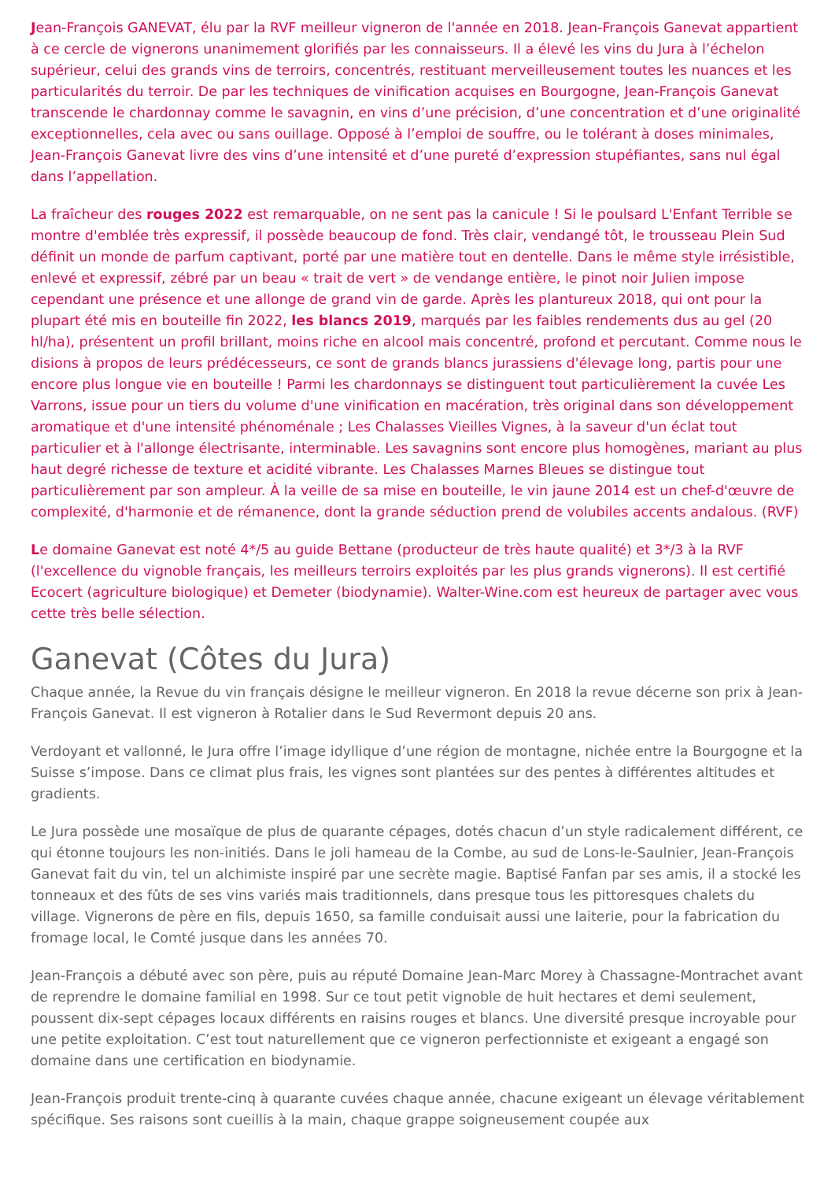Jean-François GANEVAT, élu par la RVF meilleur vigneron de l'année en 2018. Jean-François Ganevat appartient à ce cercle de vignerons unanimement glorifiés par les connaisseurs. Il a élevé les vins du Jura à l’échelon supérieur, celui des grands vins de terroirs, concentrés, restituant merveilleusement toutes les nuances et les particularités du terroir. De par les techniques de vinification acquises en Bourgogne, Jean-François Ganevat transcende le chardonnay comme le savagnin, en vins d’une précision, d’une concentration et d’une originalité exceptionnelles, cela avec ou sans ouillage. Opposé à l’emploi de souffre, ou le tolérant à doses minimales, Jean-François Ganevat livre des vins d’une intensité et d’une pureté d’expression stupéfiantes, sans nul égal dans l’appellation.
La fraîcheur des rouges 2022 est remarquable, on ne sent pas la canicule ! Si le poulsard L'Enfant Terrible se montre d'emblée très expressif, il possède beaucoup de fond. Très clair, vendangé tôt, le trousseau Plein Sud définit un monde de parfum captivant, porté par une matière tout en dentelle. Dans le même style irrésistible, enlevé et expressif, zébré par un beau « trait de vert » de vendange entière, le pinot noir Julien impose cependant une présence et une allonge de grand vin de garde. Après les plantureux 2018, qui ont pour la plupart été mis en bouteille fin 2022, les blancs 2019, marqués par les faibles rendements dus au gel (20 hl/ha), présentent un profil brillant, moins riche en alcool mais concentré, profond et percutant. Comme nous le disions à propos de leurs prédécesseurs, ce sont de grands blancs jurassiens d'élevage long, partis pour une encore plus longue vie en bouteille ! Parmi les chardonnays se distinguent tout particulièrement la cuvée Les Varrons, issue pour un tiers du volume d'une vinification en macération, très original dans son développement aromatique et d'une intensité phénoménale ; Les Chalasses Vieilles Vignes, à la saveur d'un éclat tout particulier et à l'allonge électrisante, interminable. Les savagnins sont encore plus homogènes, mariant au plus haut degré richesse de texture et acidité vibrante. Les Chalasses Marnes Bleues se distingue tout particulièrement par son ampleur. À la veille de sa mise en bouteille, le vin jaune 2014 est un chef-d'œuvre de complexité, d'harmonie et de rémanence, dont la grande séduction prend de volubiles accents andalous. (RVF)
Le domaine Ganevat est noté 4*/5 au guide Bettane (producteur de très haute qualité) et 3*/3 à la RVF (l'excellence du vignoble français, les meilleurs terroirs exploités par les plus grands vignerons). Il est certifié Ecocert (agriculture biologique) et Demeter (biodynamie). Walter-Wine.com est heureux de partager avec vous cette très belle sélection.
Ganevat (Côtes du Jura)
Chaque année, la Revue du vin français désigne le meilleur vigneron. En 2018 la revue décerne son prix à Jean-François Ganevat. Il est vigneron à Rotalier dans le Sud Revermont depuis 20 ans.
Verdoyant et vallonné, le Jura offre l’image idyllique d’une région de montagne, nichée entre la Bourgogne et la Suisse s’impose. Dans ce climat plus frais, les vignes sont plantées sur des pentes à différentes altitudes et gradients.
Le Jura possède une mosaïque de plus de quarante cépages, dotés chacun d’un style radicalement différent, ce qui étonne toujours les non-initiés. Dans le joli hameau de la Combe, au sud de Lons-le-Saulnier, Jean-François Ganevat fait du vin, tel un alchimiste inspiré par une secrète magie. Baptisé Fanfan par ses amis, il a stocké les tonneaux et des fûts de ses vins variés mais traditionnels, dans presque tous les pittoresques chalets du village. Vignerons de père en fils, depuis 1650, sa famille conduisait aussi une laiterie, pour la fabrication du fromage local, le Comté jusque dans les années 70.
Jean-François a débuté avec son père, puis au réputé Domaine Jean-Marc Morey à Chassagne-Montrachet avant de reprendre le domaine familial en 1998. Sur ce tout petit vignoble de huit hectares et demi seulement, poussent dix-sept cépages locaux différents en raisins rouges et blancs. Une diversité presque incroyable pour une petite exploitation. C’est tout naturellement que ce vigneron perfectionniste et exigeant a engagé son domaine dans une certification en biodynamie.
Jean-François produit trente-cinq à quarante cuvées chaque année, chacune exigeant un élevage véritablement spécifique. Ses raisons sont cueillis à la main, chaque grappe soigneusement coupée aux